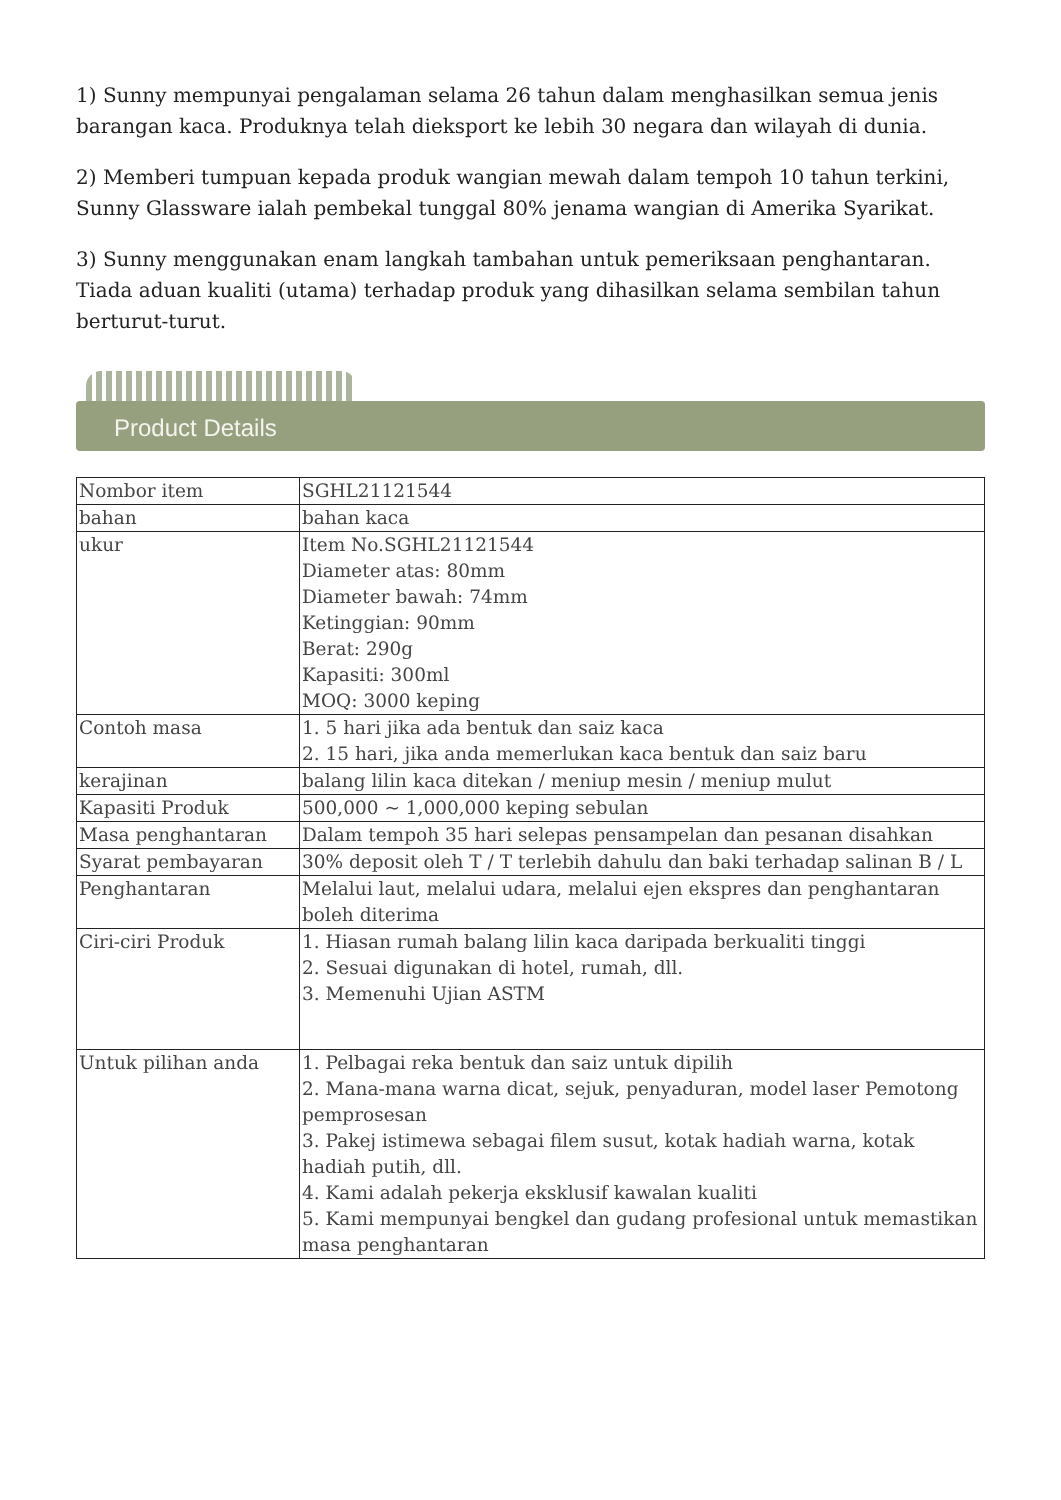1) Sunny mempunyai pengalaman selama 26 tahun dalam menghasilkan semua jenis barangan kaca. Produknya telah dieksport ke lebih 30 negara dan wilayah di dunia.
2) Memberi tumpuan kepada produk wangian mewah dalam tempoh 10 tahun terkini, Sunny Glassware ialah pembekal tunggal 80% jenama wangian di Amerika Syarikat.
3) Sunny menggunakan enam langkah tambahan untuk pemeriksaan penghantaran. Tiada aduan kualiti (utama) terhadap produk yang dihasilkan selama sembilan tahun berturut-turut.
Product Details
| Nombor item | SGHL21121544 |
| bahan | bahan kaca |
| ukur | Item No.SGHL21121544 Diameter atas: 80mm Diameter bawah: 74mm Ketinggian: 90mm Berat: 290g Kapasiti: 300ml MOQ: 3000 keping |
| Contoh masa | 1. 5 hari jika ada bentuk dan saiz kaca 2. 15 hari, jika anda memerlukan kaca bentuk dan saiz baru |
| kerajinan | balang lilin kaca ditekan / meniup mesin / meniup mulut |
| Kapasiti Produk | 500,000 ~ 1,000,000 keping sebulan |
| Masa penghantaran | Dalam tempoh 35 hari selepas pensampelan dan pesanan disahkan |
| Syarat pembayaran | 30% deposit oleh T / T terlebih dahulu dan baki terhadap salinan B / L |
| Penghantaran | Melalui laut, melalui udara, melalui ejen ekspres dan penghantaran boleh diterima |
| Ciri-ciri Produk | 1. Hiasan rumah balang lilin kaca daripada berkualiti tinggi 2. Sesuai digunakan di hotel, rumah, dll. 3. Memenuhi Ujian ASTM |
| Untuk pilihan anda | 1. Pelbagai reka bentuk dan saiz untuk dipilih 2. Mana-mana warna dicat, sejuk, penyaduran, model laser Pemotong pemprosesan 3. Pakej istimewa sebagai filem susut, kotak hadiah warna, kotak hadiah putih, dll. 4. Kami adalah pekerja eksklusif kawalan kualiti 5. Kami mempunyai bengkel dan gudang profesional untuk memastikan masa penghantaran |